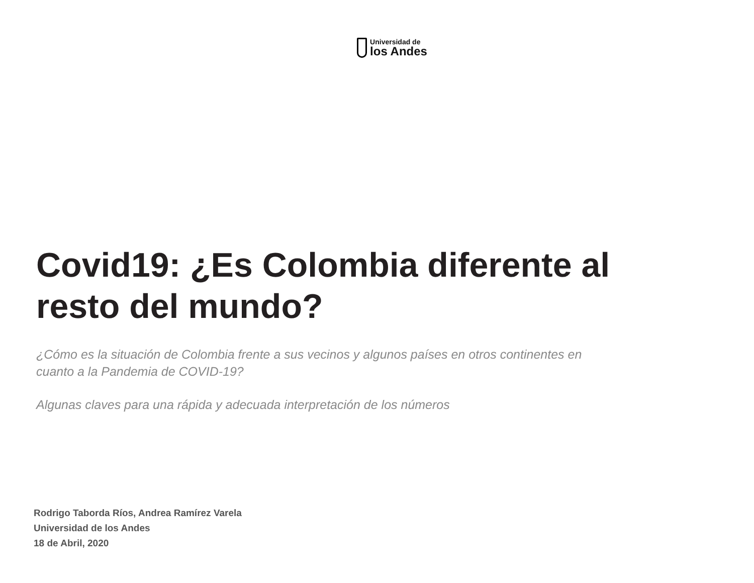Universidad de
los Andes
Covid19: ¿Es Colombia diferente al resto del mundo?
¿Cómo es la situación de Colombia frente a sus vecinos y algunos países en otros continentes en cuanto a la Pandemia de COVID-19?
Algunas claves para una rápida y adecuada interpretación de los números
Rodrigo Taborda Ríos, Andrea Ramírez Varela
Universidad de los Andes
18 de Abril, 2020